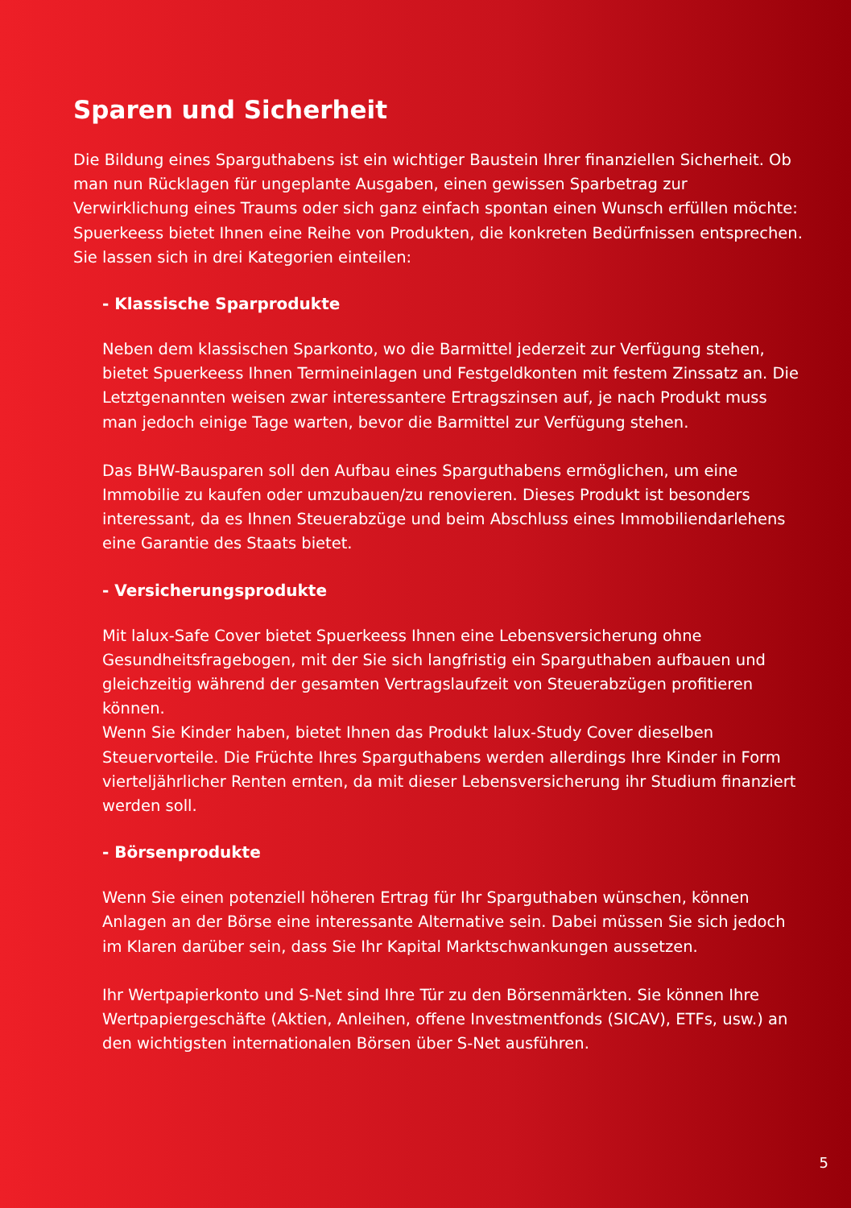Sparen und Sicherheit
Die Bildung eines Sparguthabens ist ein wichtiger Baustein Ihrer finanziellen Sicherheit. Ob man nun Rücklagen für ungeplante Ausgaben, einen gewissen Sparbetrag zur Verwirklichung eines Traums oder sich ganz einfach spontan einen Wunsch erfüllen möchte: Spuerkeess bietet Ihnen eine Reihe von Produkten, die konkreten Bedürfnissen entsprechen. Sie lassen sich in drei Kategorien einteilen:
- Klassische Sparprodukte
Neben dem klassischen Sparkonto, wo die Barmittel jederzeit zur Verfügung stehen, bietet Spuerkeess Ihnen Termineinlagen und Festgeldkonten mit festem Zinssatz an. Die Letztgenannten weisen zwar interessantere Ertragszinsen auf, je nach Produkt muss man jedoch einige Tage warten, bevor die Barmittel zur Verfügung stehen.
Das BHW-Bausparen soll den Aufbau eines Sparguthabens ermöglichen, um eine Immobilie zu kaufen oder umzubauen/zu renovieren. Dieses Produkt ist besonders interessant, da es Ihnen Steuerabzüge und beim Abschluss eines Immobiliendarlehens eine Garantie des Staats bietet.
- Versicherungsprodukte
Mit lalux-Safe Cover bietet Spuerkeess Ihnen eine Lebensversicherung ohne Gesundheitsfragebogen, mit der Sie sich langfristig ein Sparguthaben aufbauen und gleichzeitig während der gesamten Vertragslaufzeit von Steuerabzügen profitieren können.
Wenn Sie Kinder haben, bietet Ihnen das Produkt lalux-Study Cover dieselben Steuervorteile. Die Früchte Ihres Sparguthabens werden allerdings Ihre Kinder in Form vierteljährlicher Renten ernten, da mit dieser Lebensversicherung ihr Studium finanziert werden soll.
- Börsenprodukte
Wenn Sie einen potenziell höheren Ertrag für Ihr Sparguthaben wünschen, können Anlagen an der Börse eine interessante Alternative sein. Dabei müssen Sie sich jedoch im Klaren darüber sein, dass Sie Ihr Kapital Marktschwankungen aussetzen.
Ihr Wertpapierkonto und S-Net sind Ihre Tür zu den Börsenmärkten. Sie können Ihre Wertpapiergeschäfte (Aktien, Anleihen, offene Investmentfonds (SICAV), ETFs, usw.) an den wichtigsten internationalen Börsen über S-Net ausführen.
5